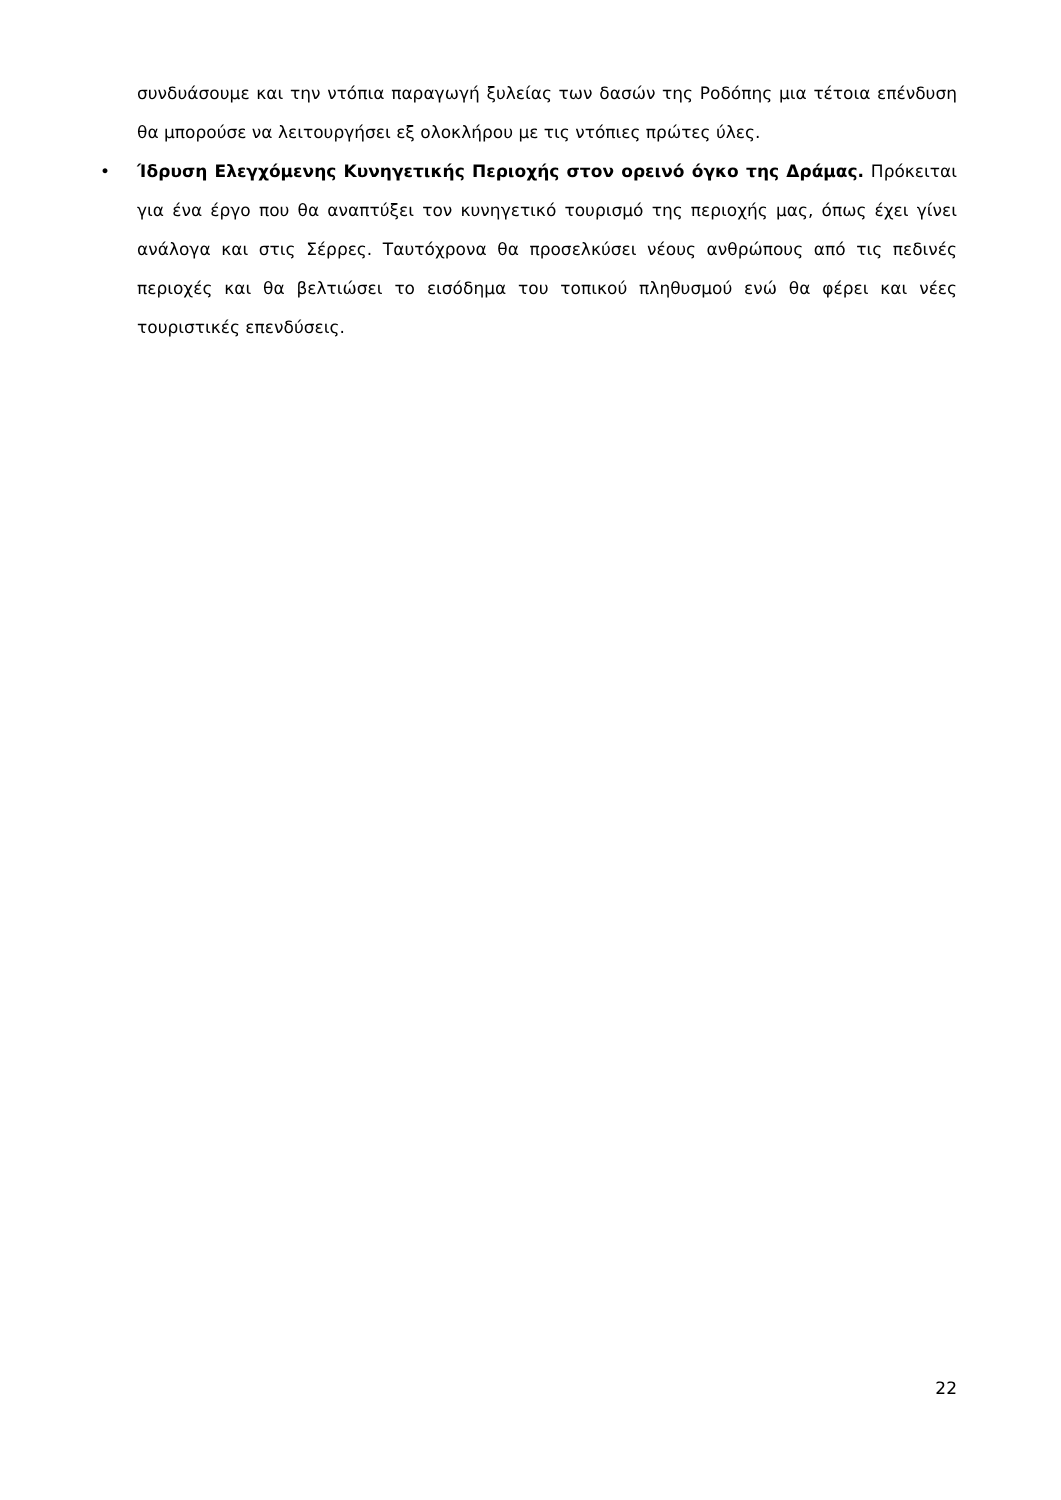συνδυάσουμε και την ντόπια παραγωγή ξυλείας των δασών της Ροδόπης μια τέτοια επένδυση θα μπορούσε να λειτουργήσει εξ ολοκλήρου με τις ντόπιες πρώτες ύλες.
• Ίδρυση Ελεγχόμενης Κυνηγετικής Περιοχής στον ορεινό όγκο της Δράμας. Πρόκειται για ένα έργο που θα αναπτύξει τον κυνηγετικό τουρισμό της περιοχής μας, όπως έχει γίνει ανάλογα και στις Σέρρες. Ταυτόχρονα θα προσελκύσει νέους ανθρώπους από τις πεδινές περιοχές και θα βελτιώσει το εισόδημα του τοπικού πληθυσμού ενώ θα φέρει και νέες τουριστικές επενδύσεις.
22